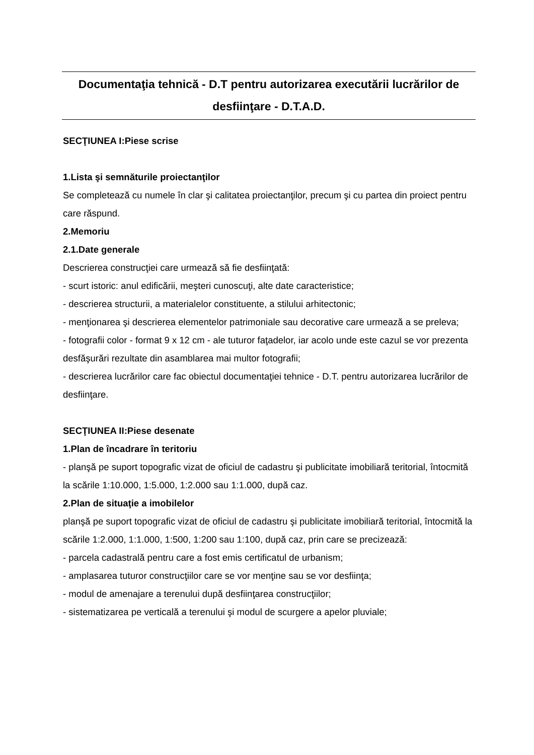Documentaţia tehnică - D.T pentru autorizarea executării lucrărilor de desfiinţare - D.T.A.D.
SECŢIUNEA I:Piese scrise
1.Lista şi semnăturile proiectanţilor
Se completează cu numele în clar şi calitatea proiectanţilor, precum şi cu partea din proiect pentru care răspund.
2.Memoriu
2.1.Date generale
Descrierea construcţiei care urmează să fie desfiinţată:
- scurt istoric: anul edificării, meşteri cunoscuţi, alte date caracteristice;
- descrierea structurii, a materialelor constituente, a stilului arhitectonic;
- menţionarea şi descrierea elementelor patrimoniale sau decorative care urmează a se preleva;
- fotografii color - format 9 x 12 cm - ale tuturor faţadelor, iar acolo unde este cazul se vor prezenta desfăşurări rezultate din asamblarea mai multor fotografii;
- descrierea lucrărilor care fac obiectul documentaţiei tehnice - D.T. pentru autorizarea lucrărilor de desfiinţare.
SECŢIUNEA II:Piese desenate
1.Plan de încadrare în teritoriu
- planşă pe suport topografic vizat de oficiul de cadastru şi publicitate imobiliară teritorial, întocmită la scările 1:10.000, 1:5.000, 1:2.000 sau 1:1.000, după caz.
2.Plan de situaţie a imobilelor
planşă pe suport topografic vizat de oficiul de cadastru şi publicitate imobiliară teritorial, întocmită la scările 1:2.000, 1:1.000, 1:500, 1:200 sau 1:100, după caz, prin care se precizează:
- parcela cadastrală pentru care a fost emis certificatul de urbanism;
- amplasarea tuturor construcţiilor care se vor menţine sau se vor desfiinţa;
- modul de amenajare a terenului după desfiinţarea construcţiilor;
- sistematizarea pe verticală a terenului şi modul de scurgere a apelor pluviale;